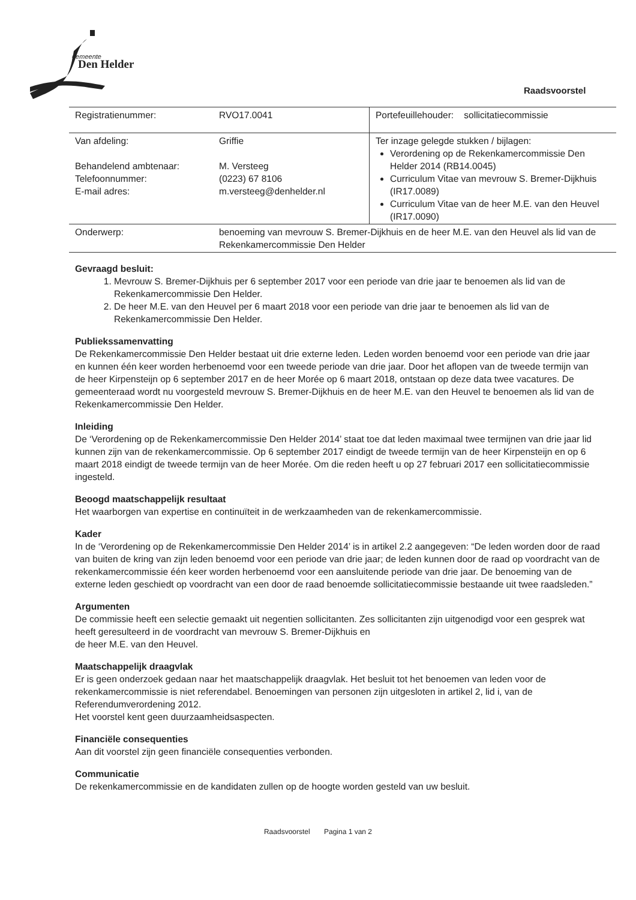gemeente
Den Helder
Raadsvoorstel
| Registratienummer: | RVO17.0041 | Portefeuillehouder: sollicitatiecommissie |
| Van afdeling: Behandelend ambtenaar: Telefoonnummer: E-mail adres: | Griffie M. Versteeg (0223) 67 8106 m.versteeg@denhelder.nl | Ter inzage gelegde stukken / bijlagen: Verordening op de Rekenkamercommissie Den Helder 2014 (RB14.0045) Curriculum Vitae van mevrouw S. Bremer-Dijkhuis (IR17.0089) Curriculum Vitae van de heer M.E. van den Heuvel (IR17.0090) |
| Onderwerp: | benoeming van mevrouw S. Bremer-Dijkhuis en de heer M.E. van den Heuvel als lid van de Rekenkamercommissie Den Helder | |
Gevraagd besluit:
1. Mevrouw S. Bremer-Dijkhuis per 6 september 2017 voor een periode van drie jaar te benoemen als lid van de Rekenkamercommissie Den Helder.
2. De heer M.E. van den Heuvel per 6 maart 2018 voor een periode van drie jaar te benoemen als lid van de Rekenkamercommissie Den Helder.
Publiekssamenvatting
De Rekenkamercommissie Den Helder bestaat uit drie externe leden. Leden worden benoemd voor een periode van drie jaar en kunnen één keer worden herbenoemd voor een tweede periode van drie jaar. Door het aflopen van de tweede termijn van de heer Kirpensteijn op 6 september 2017 en de heer Morée op 6 maart 2018, ontstaan op deze data twee vacatures. De gemeenteraad wordt nu voorgesteld mevrouw S. Bremer-Dijkhuis en de heer M.E. van den Heuvel te benoemen als lid van de Rekenkamercommissie Den Helder.
Inleiding
De ‘Verordening op de Rekenkamercommissie Den Helder 2014’ staat toe dat leden maximaal twee termijnen van drie jaar lid kunnen zijn van de rekenkamercommissie. Op 6 september 2017 eindigt de tweede termijn van de heer Kirpensteijn en op 6 maart 2018 eindigt de tweede termijn van de heer Morée. Om die reden heeft u op 27 februari 2017 een sollicitatiecommissie ingesteld.
Beoogd maatschappelijk resultaat
Het waarborgen van expertise en continuïteit in de werkzaamheden van de rekenkamercommissie.
Kader
In de ‘Verordening op de Rekenkamercommissie Den Helder 2014’ is in artikel 2.2 aangegeven: “De leden worden door de raad van buiten de kring van zijn leden benoemd voor een periode van drie jaar; de leden kunnen door de raad op voordracht van de rekenkamercommissie één keer worden herbenoemd voor een aansluitende periode van drie jaar. De benoeming van de externe leden geschiedt op voordracht van een door de raad benoemde sollicitatiecommissie bestaande uit twee raadsleden.”
Argumenten
De commissie heeft een selectie gemaakt uit negentien sollicitanten. Zes sollicitanten zijn uitgenodigd voor een gesprek wat heeft geresulteerd in de voordracht van mevrouw S. Bremer-Dijkhuis en
de heer M.E. van den Heuvel.
Maatschappelijk draagvlak
Er is geen onderzoek gedaan naar het maatschappelijk draagvlak. Het besluit tot het benoemen van leden voor de rekenkamercommissie is niet referendabel. Benoemingen van personen zijn uitgesloten in artikel 2, lid i, van de Referendumverordening 2012.
Het voorstel kent geen duurzaamheidsaspecten.
Financiële consequenties
Aan dit voorstel zijn geen financiële consequenties verbonden.
Communicatie
De rekenkamercommissie en de kandidaten zullen op de hoogte worden gesteld van uw besluit.
Raadsvoorstel Pagina 1 van 2